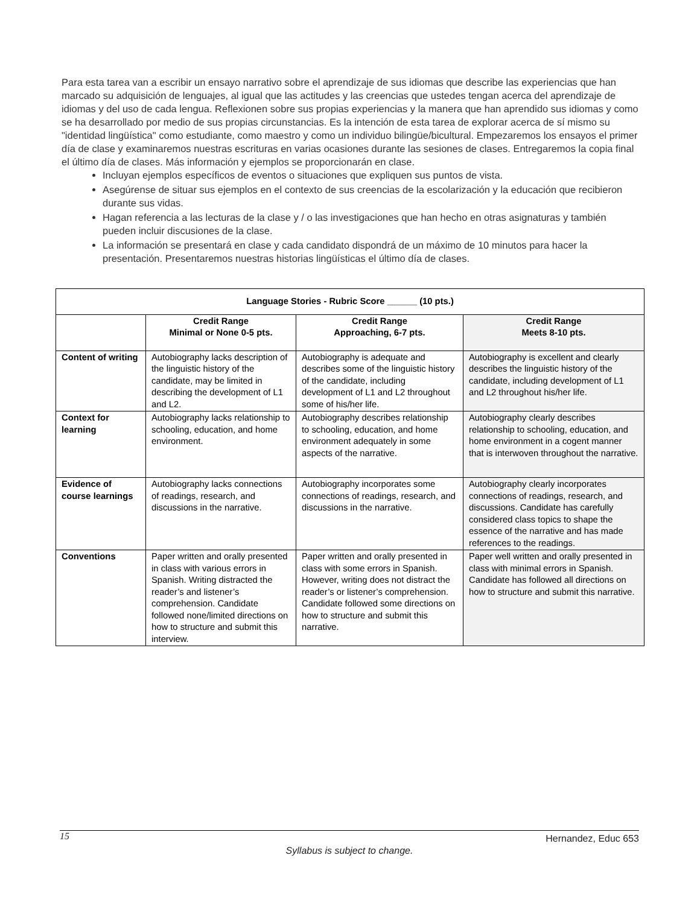Para esta tarea van a escribir un ensayo narrativo sobre el aprendizaje de sus idiomas que describe las experiencias que han marcado su adquisición de lenguajes, al igual que las actitudes y las creencias que ustedes tengan acerca del aprendizaje de idiomas y del uso de cada lengua. Reflexionen sobre sus propias experiencias y la manera que han aprendido sus idiomas y como se ha desarrollado por medio de sus propias circunstancias. Es la intención de esta tarea de explorar acerca de sí mismo su "identidad lingüística" como estudiante, como maestro y como un individuo bilingüe/bicultural. Empezaremos los ensayos el primer día de clase y examinaremos nuestras escrituras en varias ocasiones durante las sesiones de clases. Entregaremos la copia final el último día de clases. Más información y ejemplos se proporcionarán en clase.
Incluyan ejemplos específicos de eventos o situaciones que expliquen sus puntos de vista.
Asegúrense de situar sus ejemplos en el contexto de sus creencias de la escolarización y la educación que recibieron durante sus vidas.
Hagan referencia a las lecturas de la clase y / o las investigaciones que han hecho en otras asignaturas y también pueden incluir discusiones de la clase.
La información se presentará en clase y cada candidato dispondrá de un máximo de 10 minutos para hacer la presentación. Presentaremos nuestras historias lingüísticas el último día de clases.
| Language Stories - Rubric Score ______ (10 pts.) | | | |
| --- | --- | --- | --- |
| | Credit Range Minimal or None 0-5 pts. | Credit Range Approaching, 6-7 pts. | Credit Range Meets 8-10 pts. |
| Content of writing | Autobiography lacks description of the linguistic history of the candidate, may be limited in describing the development of L1 and L2. | Autobiography is adequate and describes some of the linguistic history of the candidate, including development of L1 and L2 throughout some of his/her life. | Autobiography is excellent and clearly describes the linguistic history of the candidate, including development of L1 and L2 throughout his/her life. |
| Context for learning | Autobiography lacks relationship to schooling, education, and home environment. | Autobiography describes relationship to schooling, education, and home environment adequately in some aspects of the narrative. | Autobiography clearly describes relationship to schooling, education, and home environment in a cogent manner that is interwoven throughout the narrative. |
| Evidence of course learnings | Autobiography lacks connections of readings, research, and discussions in the narrative. | Autobiography incorporates some connections of readings, research, and discussions in the narrative. | Autobiography clearly incorporates connections of readings, research, and discussions. Candidate has carefully considered class topics to shape the essence of the narrative and has made references to the readings. |
| Conventions | Paper written and orally presented in class with various errors in Spanish. Writing distracted the reader’s and listener’s comprehension. Candidate followed none/limited directions on how to structure and submit this interview. | Paper written and orally presented in class with some errors in Spanish. However, writing does not distract the reader’s or listener’s comprehension. Candidate followed some directions on how to structure and submit this narrative. | Paper well written and orally presented in class with minimal errors in Spanish. Candidate has followed all directions on how to structure and submit this narrative. |
15 Hernandez, Educ 653
Syllabus is subject to change.